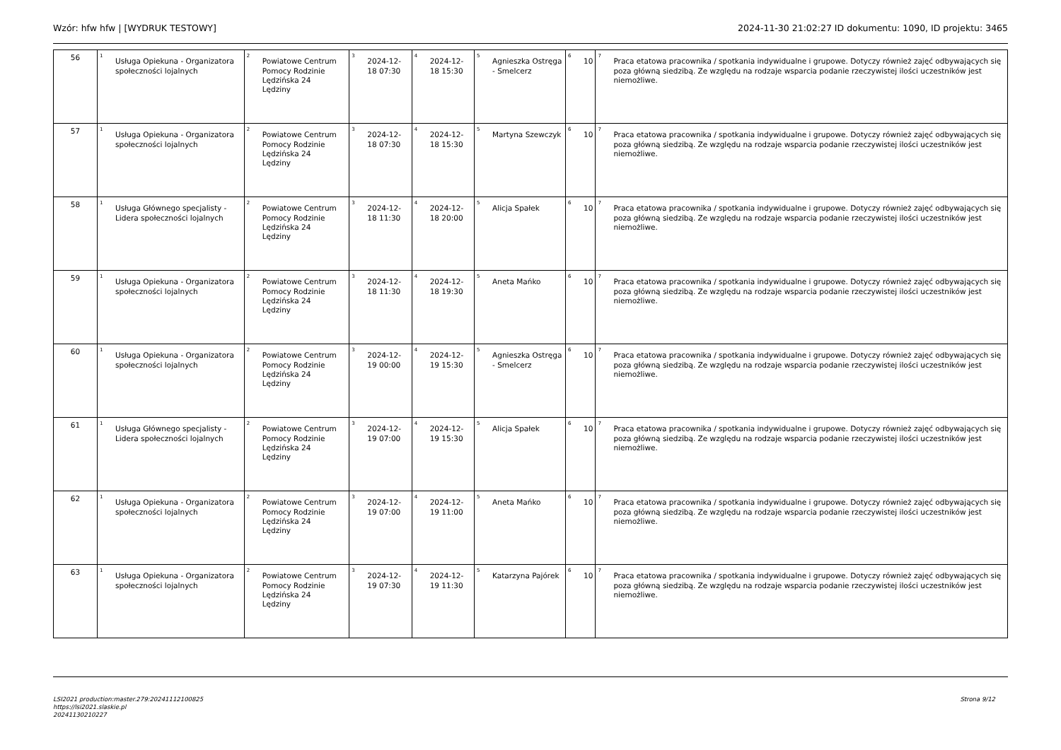Wzór: hfw hfw | [WYDRUK TESTOWY] 2024-11-30 21:02:27 ID dokumentu: 1090, ID projektu: 3465
| 56 | <sup>1</sup> Usługa Opiekuna - Organizatora społeczności lojalnych | <sup>2</sup> Powiatowe Centrum Pomocy Rodzinie Lędzińska 24 Lędziny | <sup>3</sup> 2024-12-18 07:30 | <sup>4</sup> 2024-12-18 15:30 | <sup>5</sup> Agnieszka Ostręga - Smelcerz | <sup>6</sup> 10 | <sup>7</sup> Praca etatowa pracownika / spotkania indywidualne i grupowe. Dotyczy również zajęć odbywających się poza główną siedzibą. Ze względu na rodzaje wsparcia podanie rzeczywistej ilości uczestników jest niemożliwe. |
| 57 | <sup>1</sup> Usługa Opiekuna - Organizatora społeczności lojalnych | <sup>2</sup> Powiatowe Centrum Pomocy Rodzinie Lędzińska 24 Lędziny | <sup>3</sup> 2024-12-18 07:30 | <sup>4</sup> 2024-12-18 15:30 | <sup>5</sup> Martyna Szewczyk | <sup>6</sup> 10 | <sup>7</sup> Praca etatowa pracownika / spotkania indywidualne i grupowe. Dotyczy również zajęć odbywających się poza główną siedzibą. Ze względu na rodzaje wsparcia podanie rzeczywistej ilości uczestników jest niemożliwe. |
| 58 | <sup>1</sup> Usługa Głównego specjalisty - Lidera społeczności lojalnych | <sup>2</sup> Powiatowe Centrum Pomocy Rodzinie Lędzińska 24 Lędziny | <sup>3</sup> 2024-12-18 11:30 | <sup>4</sup> 2024-12-18 20:00 | <sup>5</sup> Alicja Spałek | <sup>6</sup> 10 | <sup>7</sup> Praca etatowa pracownika / spotkania indywidualne i grupowe. Dotyczy również zajęć odbywających się poza główną siedzibą. Ze względu na rodzaje wsparcia podanie rzeczywistej ilości uczestników jest niemożliwe. |
| 59 | <sup>1</sup> Usługa Opiekuna - Organizatora społeczności lojalnych | <sup>2</sup> Powiatowe Centrum Pomocy Rodzinie Lędzińska 24 Lędziny | <sup>3</sup> 2024-12-18 11:30 | <sup>4</sup> 2024-12-18 19:30 | <sup>5</sup> Aneta Mańko | <sup>6</sup> 10 | <sup>7</sup> Praca etatowa pracownika / spotkania indywidualne i grupowe. Dotyczy również zajęć odbywających się poza główną siedzibą. Ze względu na rodzaje wsparcia podanie rzeczywistej ilości uczestników jest niemożliwe. |
| 60 | <sup>1</sup> Usługa Opiekuna - Organizatora społeczności lojalnych | <sup>2</sup> Powiatowe Centrum Pomocy Rodzinie Lędzińska 24 Lędziny | <sup>3</sup> 2024-12-19 00:00 | <sup>4</sup> 2024-12-19 15:30 | <sup>5</sup> Agnieszka Ostręga - Smelcerz | <sup>6</sup> 10 | <sup>7</sup> Praca etatowa pracownika / spotkania indywidualne i grupowe. Dotyczy również zajęć odbywających się poza główną siedzibą. Ze względu na rodzaje wsparcia podanie rzeczywistej ilości uczestników jest niemożliwe. |
| 61 | <sup>1</sup> Usługa Głównego specjalisty - Lidera społeczności lojalnych | <sup>2</sup> Powiatowe Centrum Pomocy Rodzinie Lędzińska 24 Lędziny | <sup>3</sup> 2024-12-19 07:00 | <sup>4</sup> 2024-12-19 15:30 | <sup>5</sup> Alicja Spałek | <sup>6</sup> 10 | <sup>7</sup> Praca etatowa pracownika / spotkania indywidualne i grupowe. Dotyczy również zajęć odbywających się poza główną siedzibą. Ze względu na rodzaje wsparcia podanie rzeczywistej ilości uczestników jest niemożliwe. |
| 62 | <sup>1</sup> Usługa Opiekuna - Organizatora społeczności lojalnych | <sup>2</sup> Powiatowe Centrum Pomocy Rodzinie Lędzińska 24 Lędziny | <sup>3</sup> 2024-12-19 07:00 | <sup>4</sup> 2024-12-19 11:00 | <sup>5</sup> Aneta Mańko | <sup>6</sup> 10 | <sup>7</sup> Praca etatowa pracownika / spotkania indywidualne i grupowe. Dotyczy również zajęć odbywających się poza główną siedzibą. Ze względu na rodzaje wsparcia podanie rzeczywistej ilości uczestników jest niemożliwe. |
| 63 | <sup>1</sup> Usługa Opiekuna - Organizatora społeczności lojalnych | <sup>2</sup> Powiatowe Centrum Pomocy Rodzinie Lędzińska 24 Lędziny | <sup>3</sup> 2024-12-19 07:30 | <sup>4</sup> 2024-12-19 11:30 | <sup>5</sup> Katarzyna Pajórek | <sup>6</sup> 10 | <sup>7</sup> Praca etatowa pracownika / spotkania indywidualne i grupowe. Dotyczy również zajęć odbywających się poza główną siedzibą. Ze względu na rodzaje wsparcia podanie rzeczywistej ilości uczestników jest niemożliwe. |
LSI2021 production:master.279:20241112100825
https://lsi2021.slaskie.pl
20241130210227
Strona 9/12